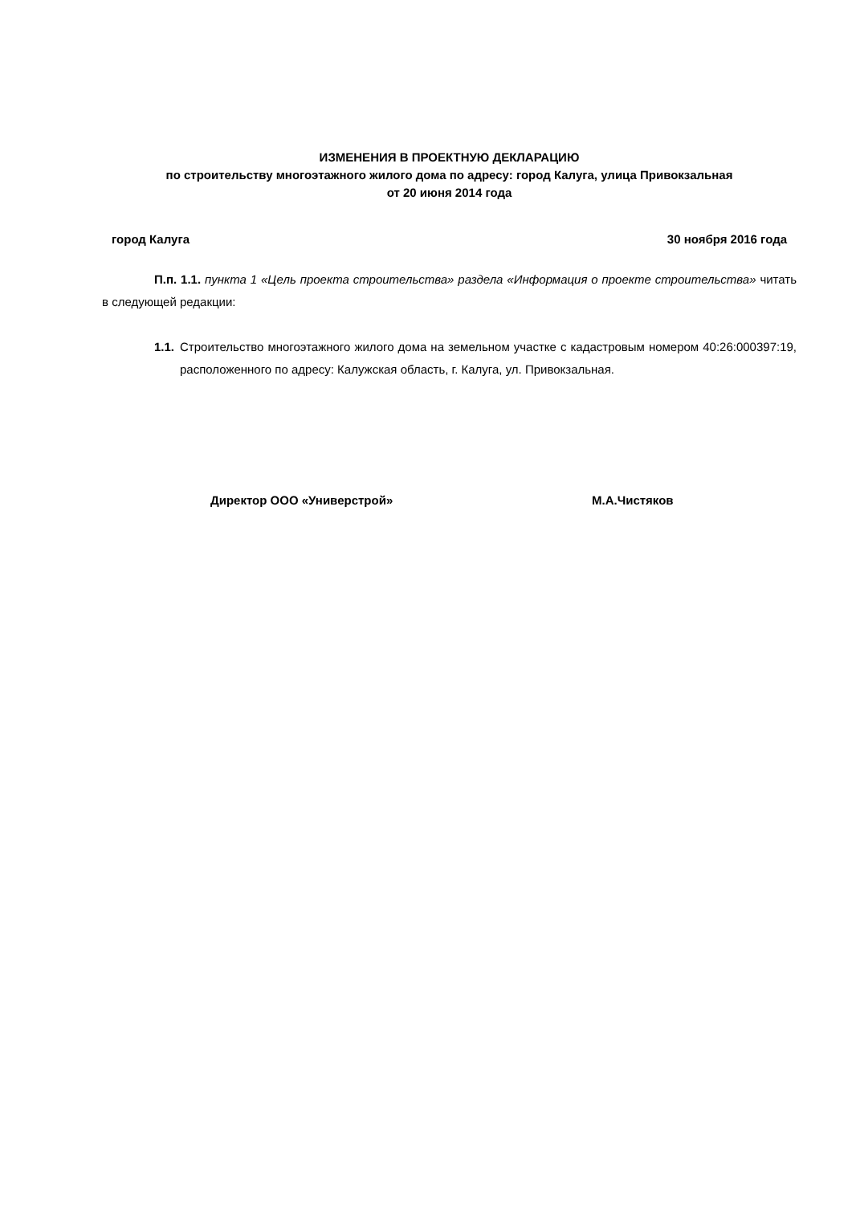ИЗМЕНЕНИЯ В ПРОЕКТНУЮ ДЕКЛАРАЦИЮ
по строительству многоэтажного жилого дома по адресу: город Калуга, улица Привокзальная
от 20 июня 2014 года
город Калуга 30 ноября 2016 года
П.п. 1.1. пункта 1 «Цель проекта строительства» раздела «Информация о проекте строительства» читать в следующей редакции:
1.1. Строительство многоэтажного жилого дома на земельном участке с кадастровым номером 40:26:000397:19, расположенного по адресу: Калужская область, г. Калуга, ул. Привокзальная.
Директор ООО «Универстрой» М.А.Чистяков